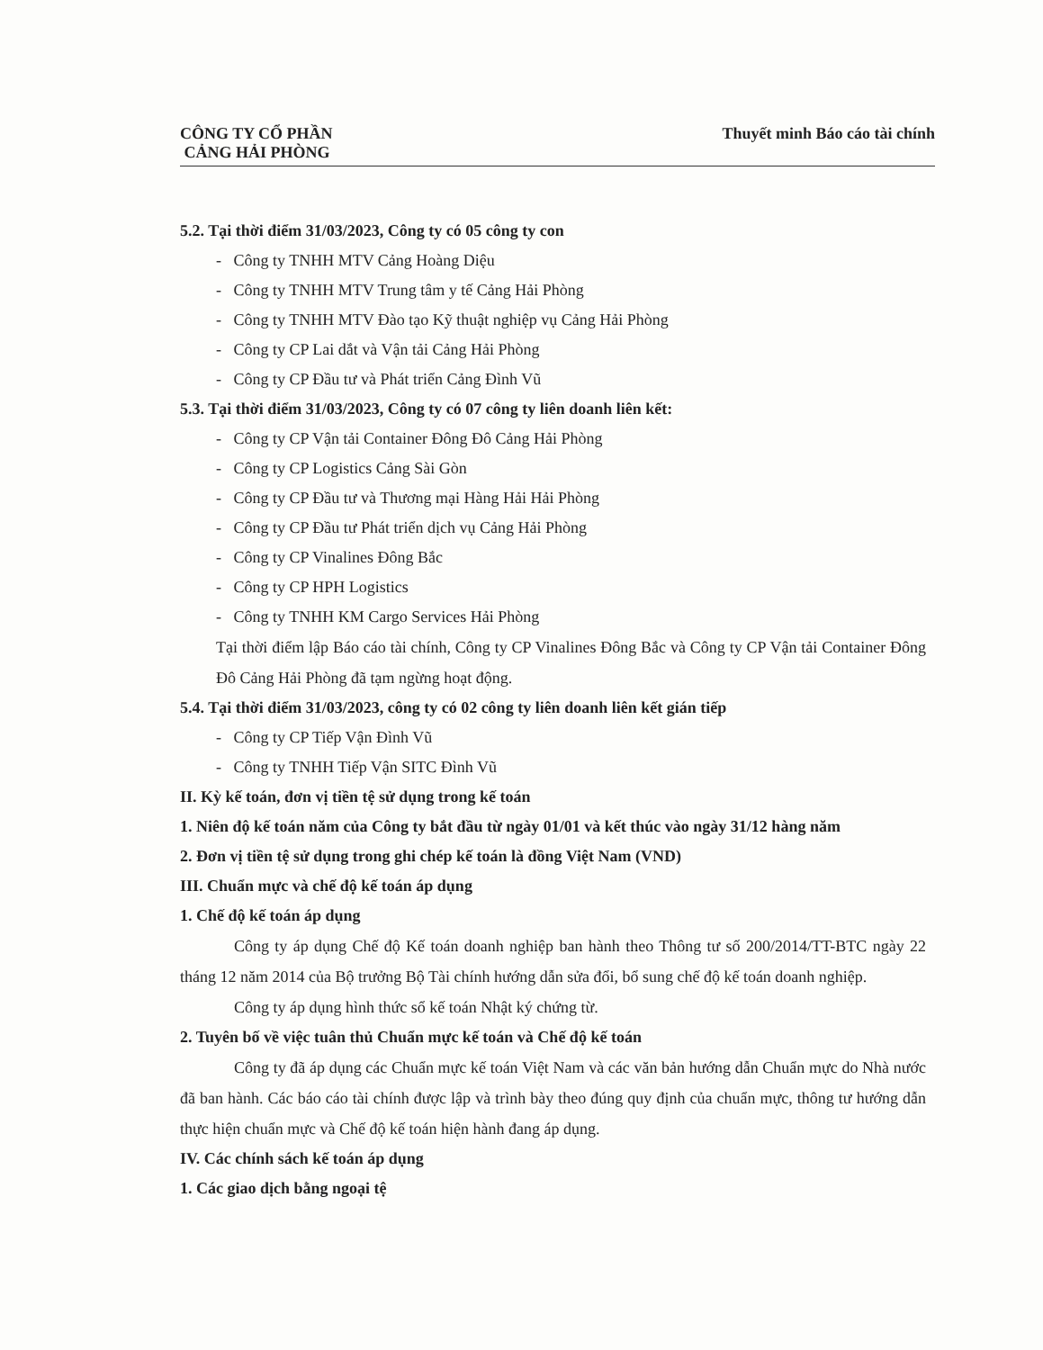CÔNG TY CỔ PHẦN
CẢNG HẢI PHÒNG
Thuyết minh Báo cáo tài chính
5.2. Tại thời điểm 31/03/2023, Công ty có 05 công ty con
- Công ty TNHH MTV Cảng Hoàng Diệu
- Công ty TNHH MTV Trung tâm y tế Cảng Hải Phòng
- Công ty TNHH MTV Đào tạo Kỹ thuật nghiệp vụ Cảng Hải Phòng
- Công ty CP Lai dắt và Vận tải Cảng Hải Phòng
- Công ty CP Đầu tư và Phát triển Cảng Đình Vũ
5.3. Tại thời điểm 31/03/2023, Công ty có 07 công ty liên doanh liên kết:
- Công ty CP Vận tải Container Đông Đô Cảng Hải Phòng
- Công ty CP Logistics Cảng Sài Gòn
- Công ty CP Đầu tư và Thương mại Hàng Hải Hải Phòng
- Công ty CP Đầu tư Phát triển dịch vụ Cảng Hải Phòng
- Công ty CP Vinalines Đông Bắc
- Công ty CP HPH Logistics
- Công ty TNHH KM Cargo Services Hải Phòng
Tại thời điểm lập Báo cáo tài chính, Công ty CP Vinalines Đông Bắc và Công ty CP Vận tải Container Đông Đô Cảng Hải Phòng đã tạm ngừng hoạt động.
5.4. Tại thời điểm 31/03/2023, công ty có 02 công ty liên doanh liên kết gián tiếp
- Công ty CP Tiếp Vận Đình Vũ
- Công ty TNHH Tiếp Vận SITC Đình Vũ
II. Kỳ kế toán, đơn vị tiền tệ sử dụng trong kế toán
1. Niên độ kế toán năm của Công ty bắt đầu từ ngày 01/01 và kết thúc vào ngày 31/12 hàng năm
2. Đơn vị tiền tệ sử dụng trong ghi chép kế toán là đồng Việt Nam (VND)
III. Chuẩn mực và chế độ kế toán áp dụng
1. Chế độ kế toán áp dụng
Công ty áp dụng Chế độ Kế toán doanh nghiệp ban hành theo Thông tư số 200/2014/TT-BTC ngày 22 tháng 12 năm 2014 của Bộ trưởng Bộ Tài chính hướng dẫn sửa đổi, bổ sung chế độ kế toán doanh nghiệp.
Công ty áp dụng hình thức sổ kế toán Nhật ký chứng từ.
2. Tuyên bố về việc tuân thủ Chuẩn mực kế toán và Chế độ kế toán
Công ty đã áp dụng các Chuẩn mực kế toán Việt Nam và các văn bản hướng dẫn Chuẩn mực do Nhà nước đã ban hành. Các báo cáo tài chính được lập và trình bày theo đúng quy định của chuẩn mực, thông tư hướng dẫn thực hiện chuẩn mực và Chế độ kế toán hiện hành đang áp dụng.
IV. Các chính sách kế toán áp dụng
1. Các giao dịch bằng ngoại tệ